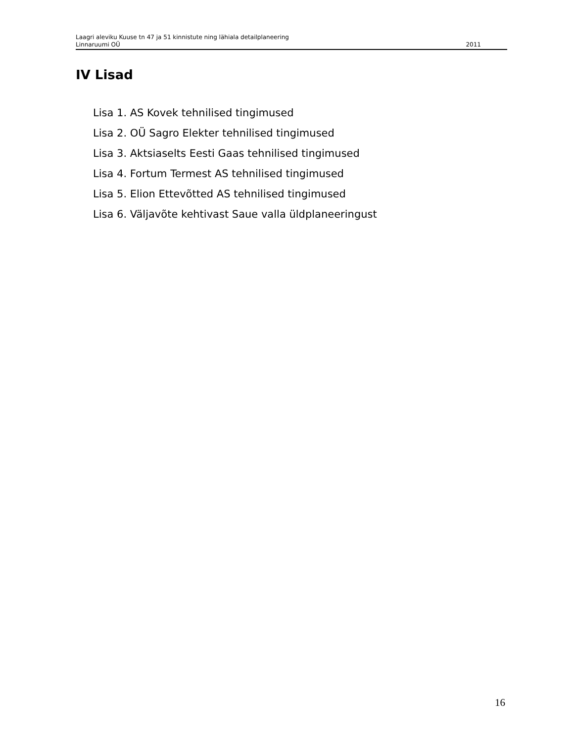Laagri aleviku Kuuse tn 47 ja 51 kinnistute ning lähiala detailplaneering
Linnaruumi OÜ 2011
IV Lisad
Lisa 1. AS Kovek tehnilised tingimused
Lisa 2. OÜ Sagro Elekter tehnilised tingimused
Lisa 3. Aktsiaselts Eesti Gaas tehnilised tingimused
Lisa 4. Fortum Termest AS tehnilised tingimused
Lisa 5. Elion Ettevõtted AS tehnilised tingimused
Lisa 6. Väljavõte kehtivast Saue valla üldplaneeringust
16